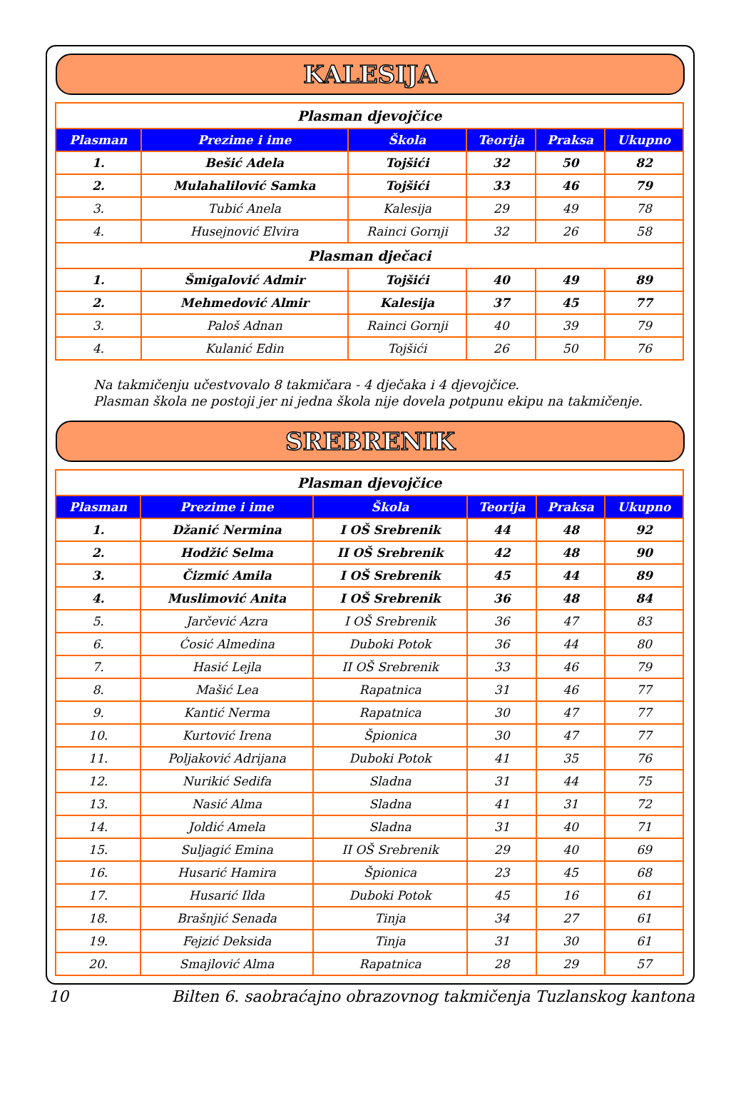KALESIJA
| Plasman djevojčice | | | | | |
| Plasman | Prezime i ime | Škola | Teorija | Praksa | Ukupno |
| 1. | Bešić Adela | Tojšići | 32 | 50 | 82 |
| 2. | Mulahalilović Samka | Tojšići | 33 | 46 | 79 |
| 3. | Tubić Anela | Kalesija | 29 | 49 | 78 |
| 4. | Husejnović Elvira | Rainci Gornji | 32 | 26 | 58 |
| Plasman dječaci | | | | | |
| 1. | Šmigalović Admir | Tojšići | 40 | 49 | 89 |
| 2. | Mehmedović Almir | Kalesija | 37 | 45 | 77 |
| 3. | Paloš Adnan | Rainci Gornji | 40 | 39 | 79 |
| 4. | Kulanić Edin | Tojšići | 26 | 50 | 76 |
Na takmičenju učestvovalo 8 takmičara - 4 dječaka i 4 djevojčice.
Plasman škola ne postoji jer ni jedna škola nije dovela potpunu ekipu na takmičenje.
SREBRENIK
| Plasman djevojčice | | | | | |
| Plasman | Prezime i ime | Škola | Teorija | Praksa | Ukupno |
| 1. | Džanić Nermina | I OŠ Srebrenik | 44 | 48 | 92 |
| 2. | Hodžić Selma | II OŠ Srebrenik | 42 | 48 | 90 |
| 3. | Čizmić Amila | I OŠ Srebrenik | 45 | 44 | 89 |
| 4. | Muslimović Anita | I OŠ Srebrenik | 36 | 48 | 84 |
| 5. | Jarčević Azra | I OŠ Srebrenik | 36 | 47 | 83 |
| 6. | Ćosić Almedina | Duboki Potok | 36 | 44 | 80 |
| 7. | Hasić Lejla | II OŠ Srebrenik | 33 | 46 | 79 |
| 8. | Mašić Lea | Rapatnica | 31 | 46 | 77 |
| 9. | Kantić Nerma | Rapatnica | 30 | 47 | 77 |
| 10. | Kurtović Irena | Špionica | 30 | 47 | 77 |
| 11. | Poljaković Adrijana | Duboki Potok | 41 | 35 | 76 |
| 12. | Nurikić Sedifa | Sladna | 31 | 44 | 75 |
| 13. | Nasić Alma | Sladna | 41 | 31 | 72 |
| 14. | Joldić Amela | Sladna | 31 | 40 | 71 |
| 15. | Suljagić Emina | II OŠ Srebrenik | 29 | 40 | 69 |
| 16. | Husarić Hamira | Špionica | 23 | 45 | 68 |
| 17. | Husarić Ilda | Duboki Potok | 45 | 16 | 61 |
| 18. | Brašnjić Senada | Tinja | 34 | 27 | 61 |
| 19. | Fejzić Deksida | Tinja | 31 | 30 | 61 |
| 20. | Smajlović Alma | Rapatnica | 28 | 29 | 57 |
10 Bilten 6. saobraćajno obrazovnog takmičenja Tuzlanskog kantona